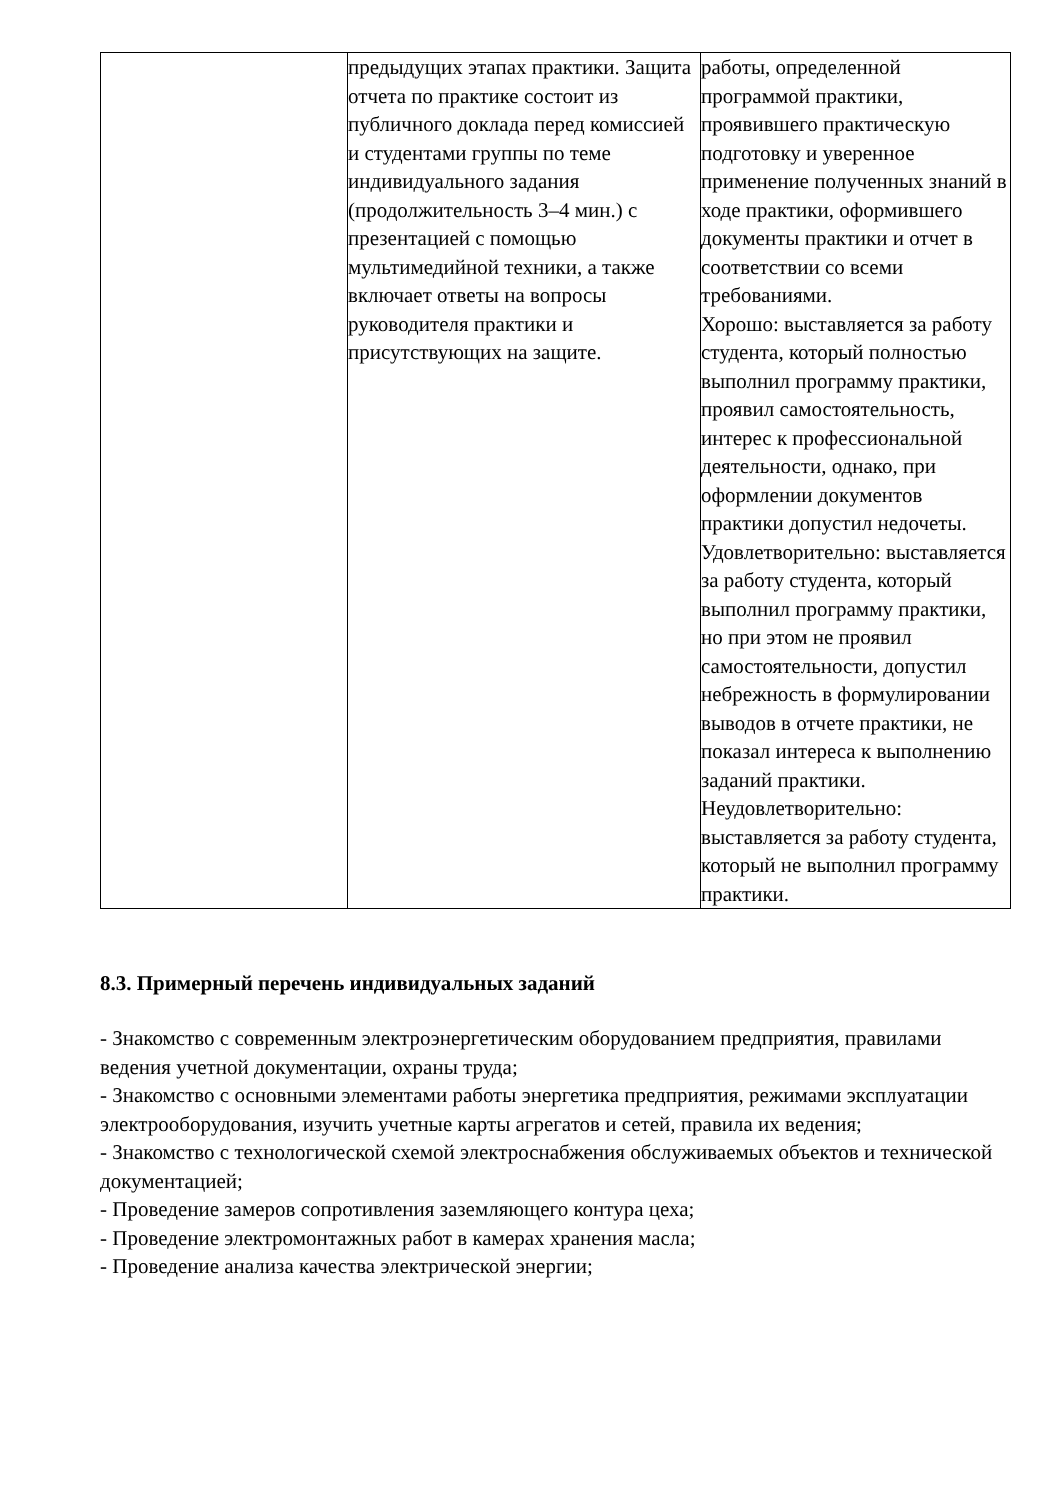| | предыдущих этапах практики. Защита отчета по практике состоит из публичного доклада перед комиссией и студентами группы по теме индивидуального задания (продолжительность 3–4 мин.) с презентацией с помощью мультимедийной техники, а также включает ответы на вопросы руководителя практики и присутствующих на защите. | работы, определенной программой практики, проявившего практическую подготовку и уверенное применение полученных знаний в ходе практики, оформившего документы практики и отчет в соответствии со всеми требованиями. Хорошо: выставляется за работу студента, который полностью выполнил программу практики, проявил самостоятельность, интерес к профессиональной деятельности, однако, при оформлении документов практики допустил недочеты. Удовлетворительно: выставляется за работу студента, который выполнил программу практики, но при этом не проявил самостоятельности, допустил небрежность в формулировании выводов в отчете практики, не показал интереса к выполнению заданий практики. Неудовлетворительно: выставляется за работу студента, который не выполнил программу практики. |
8.3. Примерный перечень индивидуальных заданий
- Знакомство с современным электроэнергетическим оборудованием предприятия, правилами ведения учетной документации, охраны труда;
- Знакомство с основными элементами работы энергетика предприятия, режимами эксплуатации электрооборудования, изучить учетные карты агрегатов и сетей, правила их ведения;
- Знакомство с технологической схемой электроснабжения обслуживаемых объектов и технической документацией;
- Проведение замеров сопротивления заземляющего контура цеха;
- Проведение электромонтажных работ в камерах хранения масла;
- Проведение анализа качества электрической энергии;